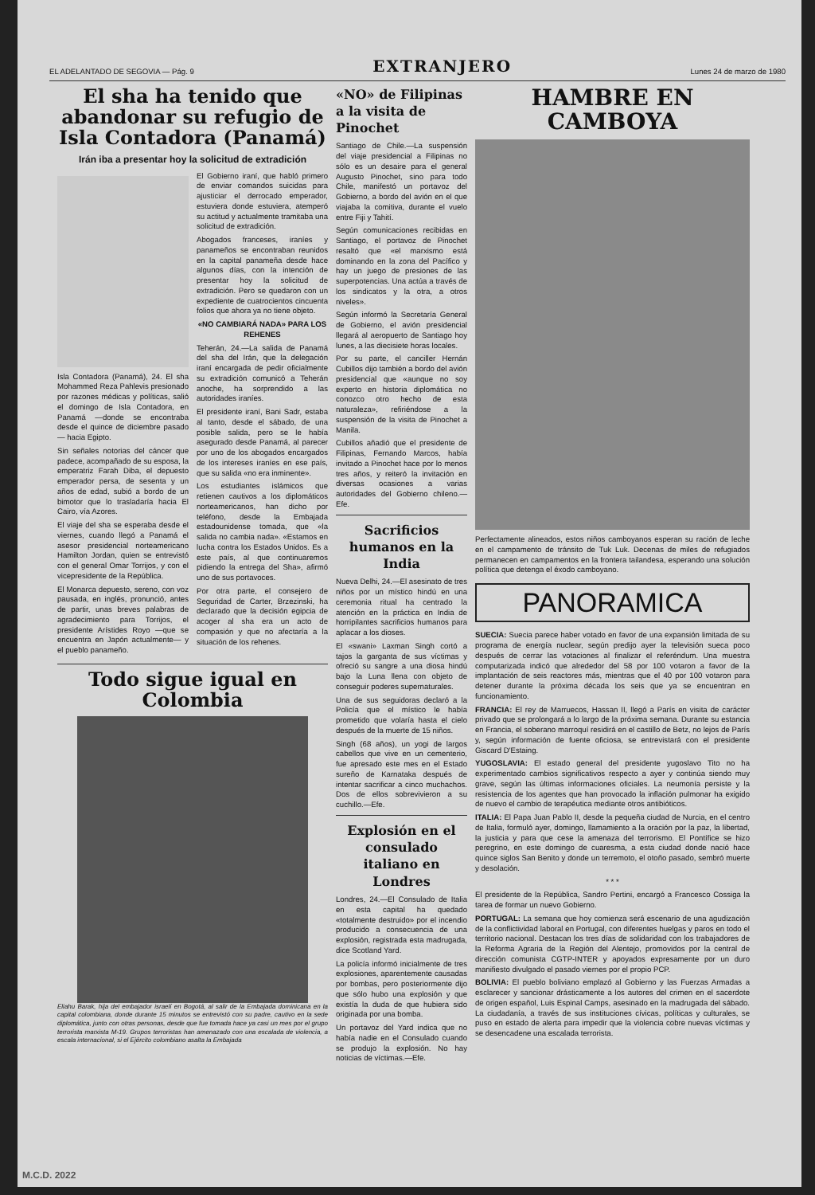EL ADELANTADO DE SEGOVIA — Pág. 9 EXTRANJERO Lunes 24 de marzo de 1980
El sha ha tenido que abandonar su refugio de Isla Contadora (Panamá)
Irán iba a presentar hoy la solicitud de extradición
Isla Contadora (Panamá), 24. El sha Mohammed Reza Pahlevis presionado por razones médicas y políticas, salió el domingo de Isla Contadora, en Panamá —donde se encontraba desde el quince de diciembre pasado— hacia Egipto.
Sin señales notorias del cáncer que padece, acompañado de su esposa, la emperatriz Farah Diba, el depuesto emperador persa, de sesenta y un años de edad, subió a bordo de un bimotor que lo trasladaría hacia El Cairo, vía Azores.
El viaje del sha se esperaba desde el viernes, cuando llegó a Panamá el asesor presidencial norteamericano Hamilton Jordan, quien se entrevistó con el general Omar Torrijos, y con el vicepresidente de la República.
El Monarca depuesto, sereno, con voz pausada, en inglés, pronunció, antes de partir, unas breves palabras de agradecimiento para Torrijos, el presidente Arístides Royo —que se encuentra en Japón actualmente— y el pueblo panameño.
El Gobierno iraní, que habló primero de enviar comandos suicidas para ajusticiar el derrocado emperador, estuviera donde estuviera, atemperó su actitud y actualmente tramitaba una solicitud de extradición.
Abogados franceses, iraníes y panameños se encontraban reunidos en la capital panameña desde hace algunos días, con la intención de presentar hoy la solicitud de extradición. Pero se quedaron con un expediente de cuatrocientos cincuenta folios que ahora ya no tiene objeto.
«NO CAMBIARÁ NADA» PARA LOS REHENES
Teherán, 24.—La salida de Panamá del sha del Irán, que la delegación iraní encargada de pedir oficialmente su extradición comunicó a Teherán anoche, ha sorprendido a las autoridades iraníes.
El presidente iraní, Bani Sadr, estaba al tanto, desde el sábado, de una posible salida, pero se le había asegurado desde Panamá, al parecer por uno de los abogados encargados de los intereses iraníes en ese país, que su salida «no era inminente».
Los estudiantes islámicos que retienen cautivos a los diplomáticos norteamericanos, han dicho por teléfono, desde la Embajada estadounidense tomada, que «la salida no cambia nada». «Estamos en lucha contra los Estados Unidos. Es a este país, al que continuaremos pidiendo la entrega del Sha», afirmó uno de sus portavoces.
Por otra parte, el consejero de Seguridad de Carter, Brzezinski, ha declarado que la decisión egipcia de acoger al sha era un acto de compasión y que no afectaría a la situación de los rehenes.
Todo sigue igual en Colombia
Eliahu Barak, hija del embajador israelí en Bogotá, al salir de la Embajada dominicana en la capital colombiana, donde durante 15 minutos se entrevistó con su padre, cautivo en la sede diplomática, junto con otras personas, desde que fue tomada hace ya casi un mes por el grupo terrorista marxista M-19. Grupos terroristas han amenazado con una escalada de violencia, a escala internacional, si el Ejército colombiano asalta la Embajada
«NO» de Filipinas a la visita de Pinochet
Santiago de Chile.—La suspensión del viaje presidencial a Filipinas no sólo es un desaire para el general Augusto Pinochet, sino para todo Chile, manifestó un portavoz del Gobierno, a bordo del avión en el que viajaba la comitiva, durante el vuelo entre Fiji y Tahití.
Según comunicaciones recibidas en Santiago, el portavoz de Pinochet resaltó que «el marxismo está dominando en la zona del Pacífico y hay un juego de presiones de las superpotencias. Una actúa a través de los sindicatos y la otra, a otros niveles».
Según informó la Secretaría General de Gobierno, el avión presidencial llegará al aeropuerto de Santiago hoy lunes, a las diecisiete horas locales.
Por su parte, el canciller Hernán Cubillos dijo también a bordo del avión presidencial que «aunque no soy experto en historia diplomática no conozco otro hecho de esta naturaleza», refiriéndose a la suspensión de la visita de Pinochet a Manila.
Cubillos añadió que el presidente de Filipinas, Fernando Marcos, había invitado a Pinochet hace por lo menos tres años, y reiteró la invitación en diversas ocasiones a varias autoridades del Gobierno chileno.—Efe.
Sacrificios humanos en la India
Nueva Delhi, 24.—El asesinato de tres niños por un místico hindú en una ceremonia ritual ha centrado la atención en la práctica en India de horripilantes sacrificios humanos para aplacar a los dioses.
El «swani» Laxman Singh cortó a tajos la garganta de sus víctimas y ofreció su sangre a una diosa hindú bajo la Luna llena con objeto de conseguir poderes supernaturales.
Una de sus seguidoras declaró a la Policía que el místico le había prometido que volaría hasta el cielo después de la muerte de 15 niños.
Singh (68 años), un yogi de largos cabellos que vive en un cementerio, fue apresado este mes en el Estado sureño de Karnataka después de intentar sacrificar a cinco muchachos. Dos de ellos sobrevivieron a su cuchillo.—Efe.
Explosión en el consulado italiano en Londres
Londres, 24.—El Consulado de Italia en esta capital ha quedado «totalmente destruido» por el incendio producido a consecuencia de una explosión, registrada esta madrugada, dice Scotland Yard.
La policía informó inicialmente de tres explosiones, aparentemente causadas por bombas, pero posteriormente dijo que sólo hubo una explosión y que existía la duda de que hubiera sido originada por una bomba.
Un portavoz del Yard indica que no había nadie en el Consulado cuando se produjo la explosión. No hay noticias de víctimas.—Efe.
HAMBRE EN CAMBOYA
Perfectamente alineados, estos niños camboyanos esperan su ración de leche en el campamento de tránsito de Tuk Luk. Decenas de miles de refugiados permanecen en campamentos en la frontera tailandesa, esperando una solución política que detenga el éxodo camboyano.
PANORAMICA
SUECIA: Suecia parece haber votado en favor de una expansión limitada de su programa de energía nuclear, según predijo ayer la televisión sueca poco después de cerrar las votaciones al finalizar el referéndum. Una muestra computarizada indicó que alrededor del 58 por 100 votaron a favor de la implantación de seis reactores más, mientras que el 40 por 100 votaron para detener durante la próxima década los seis que ya se encuentran en funcionamiento.
FRANCIA: El rey de Marruecos, Hassan II, llegó a París en visita de carácter privado que se prolongará a lo largo de la próxima semana. Durante su estancia en Francia, el soberano marroquí residirá en el castillo de Betz, no lejos de París y, según información de fuente oficiosa, se entrevistará con el presidente Giscard D'Estaing.
YUGOSLAVIA: El estado general del presidente yugoslavo Tito no ha experimentado cambios significativos respecto a ayer y continúa siendo muy grave, según las últimas informaciones oficiales. La neumonía persiste y la resistencia de los agentes que han provocado la inflación pulmonar ha exigido de nuevo el cambio de terapéutica mediante otros antibióticos.
ITALIA: El Papa Juan Pablo II, desde la pequeña ciudad de Nurcia, en el centro de Italia, formuló ayer, domingo, llamamiento a la oración por la paz, la libertad, la justicia y para que cese la amenaza del terrorismo. El Pontífice se hizo peregrino, en este domingo de cuaresma, a esta ciudad donde nació hace quince siglos San Benito y donde un terremoto, el otoño pasado, sembró muerte y desolación.
* * *
El presidente de la República, Sandro Pertini, encargó a Francesco Cossiga la tarea de formar un nuevo Gobierno.
PORTUGAL: La semana que hoy comienza será escenario de una agudización de la conflictividad laboral en Portugal, con diferentes huelgas y paros en todo el territorio nacional. Destacan los tres días de solidaridad con los trabajadores de la Reforma Agraria de la Región del Alentejo, promovidos por la central de dirección comunista CGTP-INTER y apoyados expresamente por un duro manifiesto divulgado el pasado viernes por el propio PCP.
BOLIVIA: El pueblo boliviano emplazó al Gobierno y las Fuerzas Armadas a esclarecer y sancionar drásticamente a los autores del crimen en el sacerdote de origen español, Luis Espinal Camps, asesinado en la madrugada del sábado. La ciudadanía, a través de sus instituciones cívicas, políticas y culturales, se puso en estado de alerta para impedir que la violencia cobre nuevas víctimas y se desencadene una escalada terrorista.
M.C.D. 2022